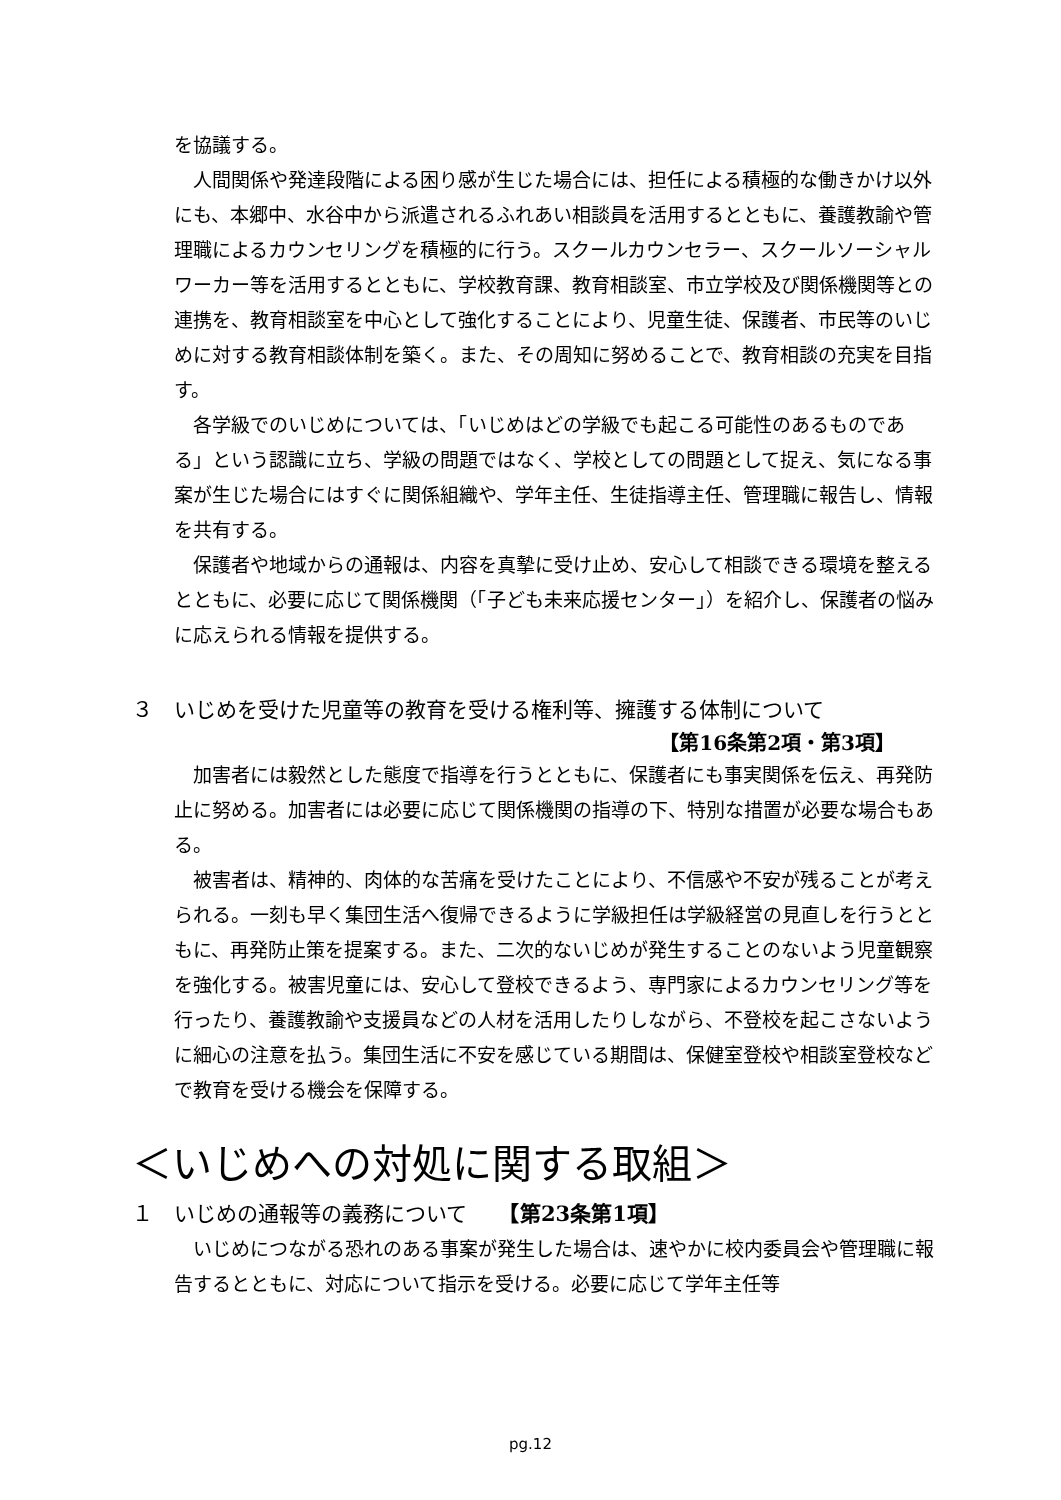を協議する。
人間関係や発達段階による困り感が生じた場合には、担任による積極的な働きかけ以外にも、本郷中、水谷中から派遣されるふれあい相談員を活用するとともに、養護教諭や管理職によるカウンセリングを積極的に行う。スクールカウンセラー、スクールソーシャルワーカー等を活用するとともに、学校教育課、教育相談室、市立学校及び関係機関等との連携を、教育相談室を中心として強化することにより、児童生徒、保護者、市民等のいじめに対する教育相談体制を築く。また、その周知に努めることで、教育相談の充実を目指す。
各学級でのいじめについては、「いじめはどの学級でも起こる可能性のあるものである」という認識に立ち、学級の問題ではなく、学校としての問題として捉え、気になる事案が生じた場合にはすぐに関係組織や、学年主任、生徒指導主任、管理職に報告し、情報を共有する。
保護者や地域からの通報は、内容を真摯に受け止め、安心して相談できる環境を整えるとともに、必要に応じて関係機関（「子ども未来応援センター」）を紹介し、保護者の悩みに応えられる情報を提供する。
３　いじめを受けた児童等の教育を受ける権利等、擁護する体制について
【第16条第2項・第3項】
加害者には毅然とした態度で指導を行うとともに、保護者にも事実関係を伝え、再発防止に努める。加害者には必要に応じて関係機関の指導の下、特別な措置が必要な場合もある。
被害者は、精神的、肉体的な苦痛を受けたことにより、不信感や不安が残ることが考えられる。一刻も早く集団生活へ復帰できるように学級担任は学級経営の見直しを行うとともに、再発防止策を提案する。また、二次的ないじめが発生することのないよう児童観察を強化する。被害児童には、安心して登校できるよう、専門家によるカウンセリング等を行ったり、養護教諭や支援員などの人材を活用したりしながら、不登校を起こさないように細心の注意を払う。集団生活に不安を感じている期間は、保健室登校や相談室登校などで教育を受ける機会を保障する。
＜いじめへの対処に関する取組＞
１　いじめの通報等の義務について　　【第23条第1項】
いじめにつながる恐れのある事案が発生した場合は、速やかに校内委員会や管理職に報告するとともに、対応について指示を受ける。必要に応じて学年主任等
pg.12